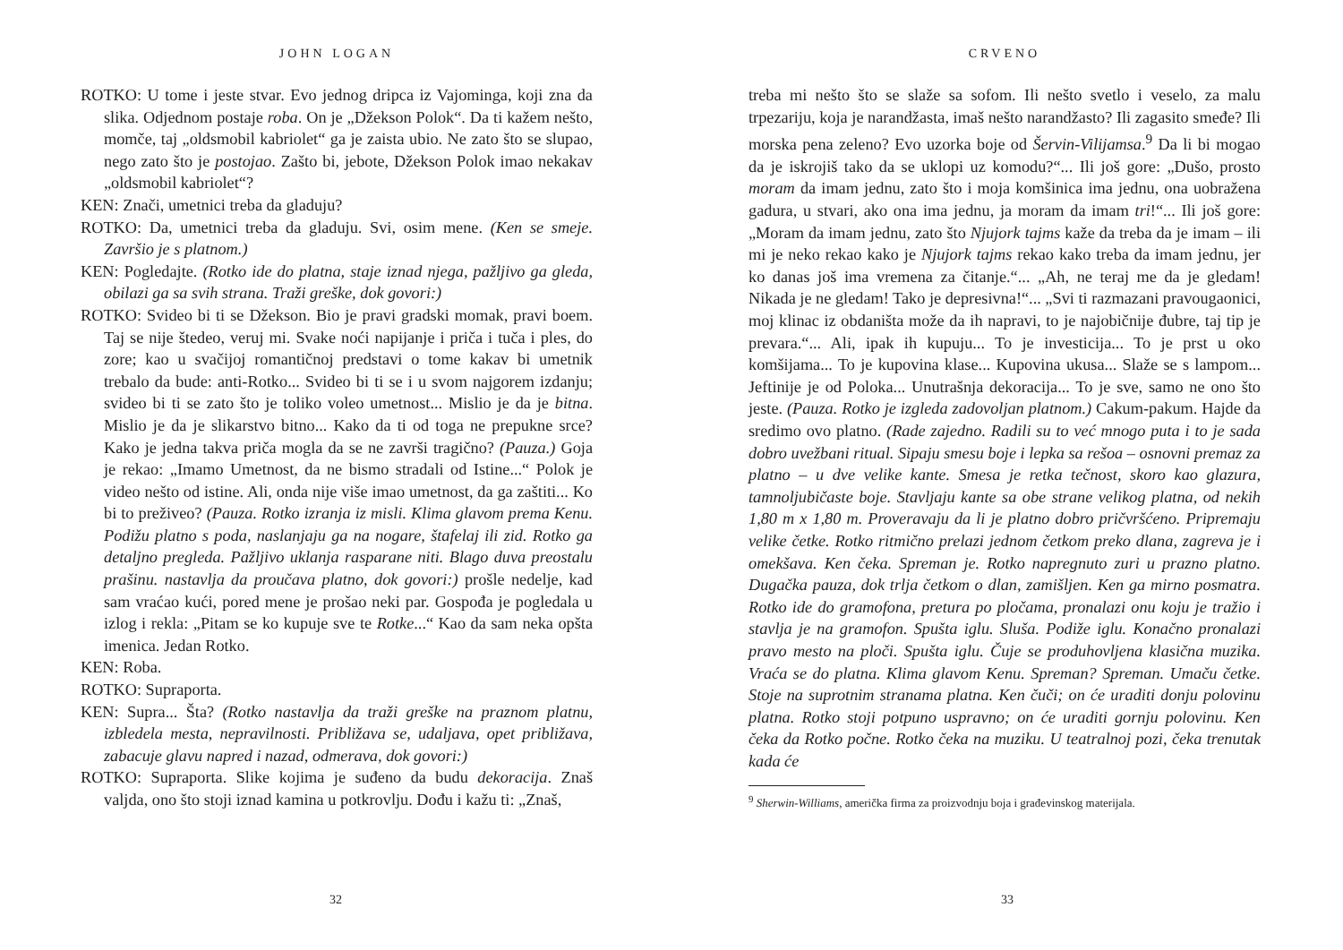JOHN LOGAN
ROTKO: U tome i jeste stvar. Evo jednog dripca iz Vajominga, koji zna da slika. Odjednom postaje roba. On je „Džekson Polok“. Da ti kažem nešto, momče, taj „oldsmobil kabriolet“ ga je zaista ubio. Ne zato što se slupao, nego zato što je postojao. Zašto bi, jebote, Džekson Polok imao nekakav „oldsmobil kabriolet“?
KEN: Znači, umetnici treba da gladuju?
ROTKO: Da, umetnici treba da gladuju. Svi, osim mene. (Ken se smeje. Završio je s platnom.)
KEN: Pogledajte. (Rotko ide do platna, staje iznad njega, pažljivo ga gleda, obilazi ga sa svih strana. Traži greške, dok govori:)
ROTKO: Svideo bi ti se Džekson. Bio je pravi gradski momak, pravi boem. Taj se nije štedeo, veruj mi. Svake noći napijanje i priča i tuča i ples, do zore; kao u svačijoj romantičnoj predstavi o tome kakav bi umetnik trebalo da bude: anti-Rotko... Svideo bi ti se i u svom najgorem izdanju; svideo bi ti se zato što je toliko voleo umetnost... Mislio je da je bitna. Mislio je da je slikarstvo bitno... Kako da ti od toga ne prepukne srce? Kako je jedna takva priča mogla da se ne završi tragično? (Pauza.) Goja je rekao: „Imamo Umetnost, da ne bismo stradali od Istine...“ Polok je video nešto od istine. Ali, onda nije više imao umetnost, da ga zaštiti... Ko bi to preživeo? (Pauza. Rotko izranja iz misli. Klima glavom prema Kenu. Podižu platno s poda, naslanjaju ga na nogare, štafelaj ili zid. Rotko ga detaljno pregleda. Pažljivo uklanja rasparane niti. Blago duva preostalu prašinu. nastavlja da proučava platno, dok govori:) prošle nedelje, kad sam vraćao kući, pored mene je prošao neki par. Gospođa je pogledala u izlog i rekla: „Pitam se ko kupuje sve te Rotke...“ Kao da sam neka opšta imenica. Jedan Rotko.
KEN: Roba.
ROTKO: Supraporta.
KEN: Supra... Šta? (Rotko nastavlja da traži greške na praznom platnu, izbledela mesta, nepravilnosti. Približava se, udaljava, opet približava, zabacuje glavu napred i nazad, odmerava, dok govori:)
ROTKO: Supraporta. Slike kojima je suđeno da budu dekoracija. Znaš valjda, ono što stoji iznad kamina u potkrovlju. Dođu i kažu ti: „Znaš,
32
CRVENO
treba mi nešto što se slaže sa sofom. Ili nešto svetlo i veselo, za malu trpezariju, koja je narandžasta, imaš nešto narandžasto? Ili zagasito smeđe? Ili morska pena zeleno? Evo uzorka boje od Šervin-Vilijamsa.<sup>9</sup> Da li bi mogao da je iskrojiš tako da se uklopi uz komodu?“... Ili još gore: „Dušo, prosto moram da imam jednu, zato što i moja komšinica ima jednu, ona uobražena gadura, u stvari, ako ona ima jednu, ja moram da imam tri!“... Ili još gore: „Moram da imam jednu, zato što Njujork tajms kaže da treba da je imam – ili mi je neko rekao kako je Njujork tajms rekao kako treba da imam jednu, jer ko danas još ima vremena za čitanje.“... „Ah, ne teraj me da je gledam! Nikada je ne gledam! Tako je depresivna!“... „Svi ti razmazani pravougaonici, moj klinac iz obdaništa može da ih napravi, to je najobičnije đubre, taj tip je prevara.“... Ali, ipak ih kupuju... To je investicija... To je prst u oko komšijama... To je kupovina klase... Kupovina ukusa... Slaže se s lampom... Jeftinije je od Poloka... Unutrašnja dekoracija... To je sve, samo ne ono što jeste. (Pauza. Rotko je izgleda zadovoljan platnom.) Cakum-pakum. Hajde da sredimo ovo platno. (Rade zajedno. Radili su to već mnogo puta i to je sada dobro uvežbani ritual. Sipaju smesu boje i lepka sa rešoa – osnovni premaz za platno – u dve velike kante. Smesa je retka tečnost, skoro kao glazura, tamnoljubičaste boje. Stavljaju kante sa obe strane velikog platna, od nekih 1,80 m x 1,80 m. Proveravaju da li je platno dobro pričvršćeno. Pripremaju velike četke. Rotko ritmično prelazi jednom četkom preko dlana, zagreva je i omekšava. Ken čeka. Spreman je. Rotko napregnuto zuri u prazno platno. Dugačka pauza, dok trlja četkom o dlan, zamišljen. Ken ga mirno posmatra. Rotko ide do gramofona, pretura po pločama, pronalazi onu koju je tražio i stavlja je na gramofon. Spušta iglu. Sluša. Podiže iglu. Konačno pronalazi pravo mesto na ploči. Spušta iglu. Čuje se produhovljena klasična muzika. Vraća se do platna. Klima glavom Kenu. Spreman? Spreman. Umaču četke. Stoje na suprotnim stranama platna. Ken čuči; on će uraditi donju polovinu platna. Rotko stoji potpuno uspravno; on će uraditi gornju polovinu. Ken čeka da Rotko počne. Rotko čeka na muziku. U teatralnoj pozi, čeka trenutak kada će
<sup>9</sup> Sherwin-Williams, američka firma za proizvodnju boja i građevinskog materijala.
33